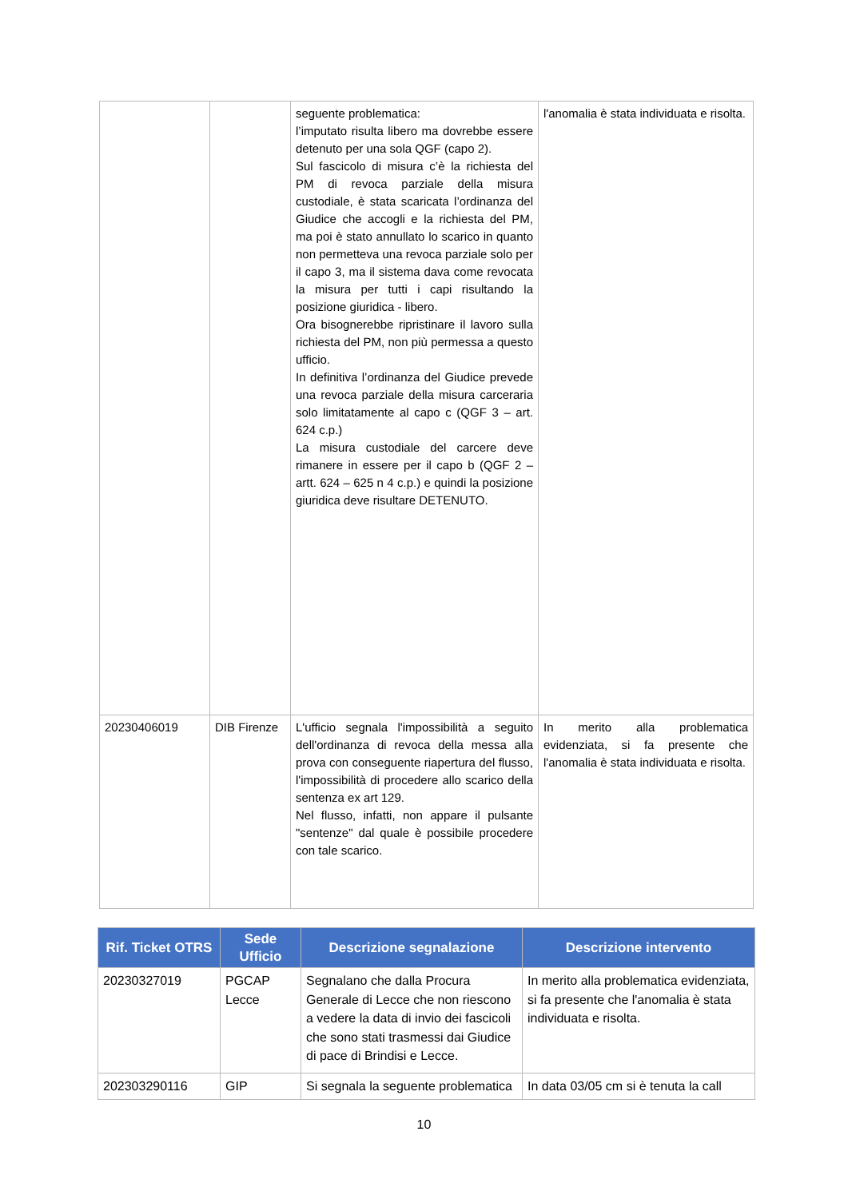| | | seguente problematica: l’imputato risulta libero ma dovrebbe essere detenuto per una sola QGF (capo 2). Sul fascicolo di misura c’è la richiesta del PM di revoca parziale della misura custodiale, è stata scaricata l’ordinanza del Giudice che accogli e la richiesta del PM, ma poi è stato annullato lo scarico in quanto non permetteva una revoca parziale solo per il capo 3, ma il sistema dava come revocata la misura per tutti i capi risultando la posizione giuridica - libero. Ora bisognerebbe ripristinare il lavoro sulla richiesta del PM, non più permessa a questo ufficio. In definitiva l’ordinanza del Giudice prevede una revoca parziale della misura carceraria solo limitatamente al capo c (QGF 3 – art. 624 c.p.) La misura custodiale del carcere deve rimanere in essere per il capo b (QGF 2 – artt. 624 – 625 n 4 c.p.) e quindi la posizione giuridica deve risultare DETENUTO. | l'anomalia è stata individuata e risolta. |
| 20230406019 | DIB Firenze | L'ufficio segnala l'impossibilità a seguito dell'ordinanza di revoca della messa alla prova con conseguente riapertura del flusso, l'impossibilità di procedere allo scarico della sentenza ex art 129. Nel flusso, infatti, non appare il pulsante "sentenze" dal quale è possibile procedere con tale scarico. | In merito alla problematica evidenziata, si fa presente che l'anomalia è stata individuata e risolta. |
| Rif. Ticket OTRS | Sede Ufficio | Descrizione segnalazione | Descrizione intervento |
| --- | --- | --- | --- |
| 20230327019 | PGCAP Lecce | Segnalano che dalla Procura Generale di Lecce che non riescono a vedere la data di invio dei fascicoli che sono stati trasmessi dai Giudice di pace di Brindisi e Lecce. | In merito alla problematica evidenziata, si fa presente che l'anomalia è stata individuata e risolta. |
| 202303290116 | GIP | Si segnala la seguente problematica | In data 03/05 cm si è tenuta la call |
10